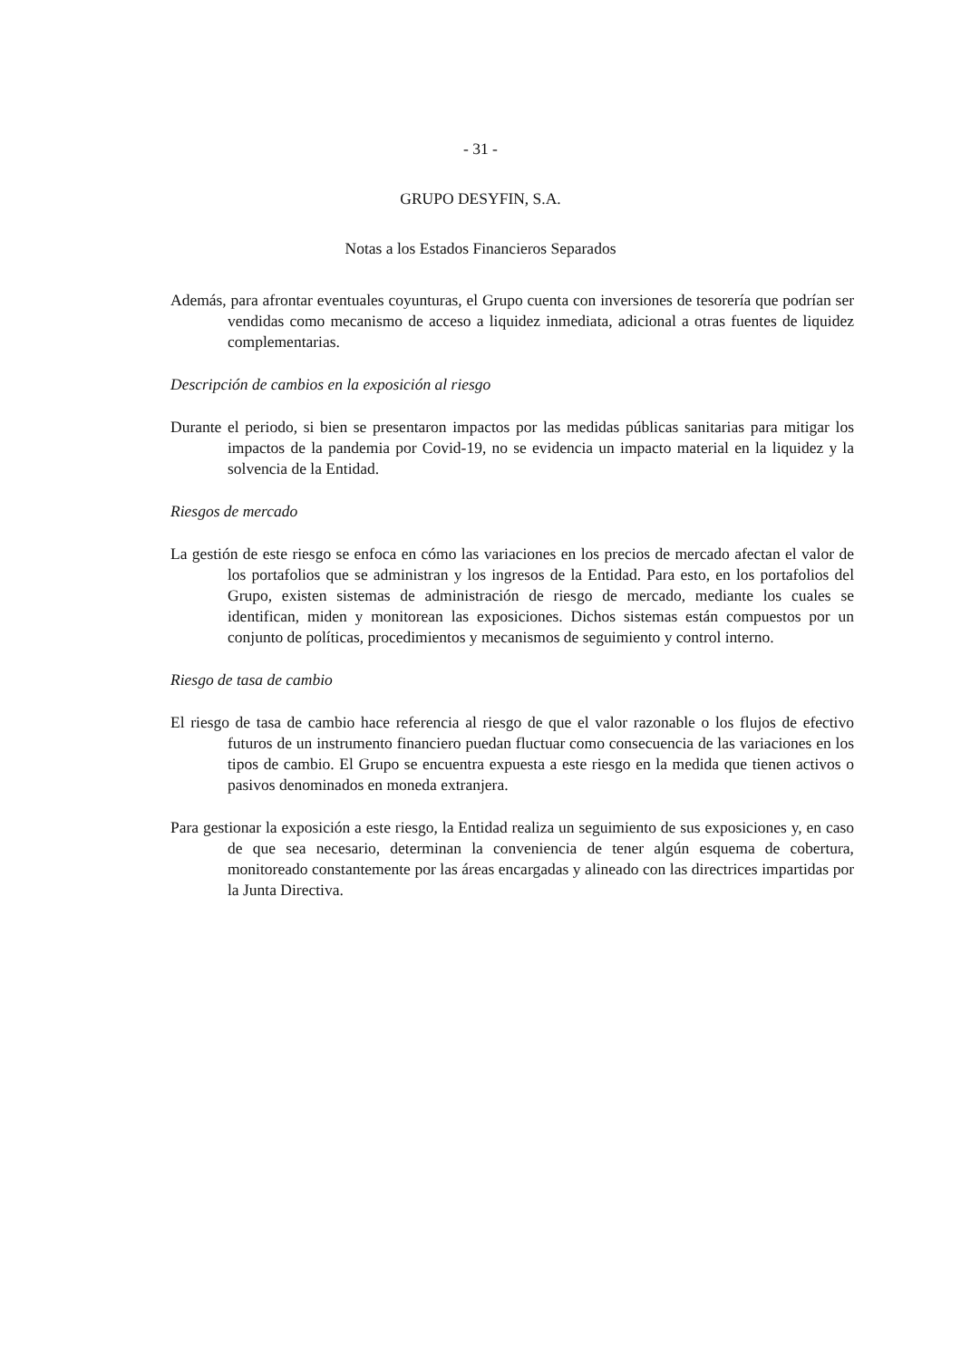- 31 -
GRUPO DESYFIN, S.A.
Notas a los Estados Financieros Separados
Además, para afrontar eventuales coyunturas, el Grupo cuenta con inversiones de tesorería que podrían ser vendidas como mecanismo de acceso a liquidez inmediata, adicional a otras fuentes de liquidez complementarias.
Descripción de cambios en la exposición al riesgo
Durante el periodo, si bien se presentaron impactos por las medidas públicas sanitarias para mitigar los impactos de la pandemia por Covid-19, no se evidencia un impacto material en la liquidez y la solvencia de la Entidad.
Riesgos de mercado
La gestión de este riesgo se enfoca en cómo las variaciones en los precios de mercado afectan el valor de los portafolios que se administran y los ingresos de la Entidad. Para esto, en los portafolios del Grupo, existen sistemas de administración de riesgo de mercado, mediante los cuales se identifican, miden y monitorean las exposiciones. Dichos sistemas están compuestos por un conjunto de políticas, procedimientos y mecanismos de seguimiento y control interno.
Riesgo de tasa de cambio
El riesgo de tasa de cambio hace referencia al riesgo de que el valor razonable o los flujos de efectivo futuros de un instrumento financiero puedan fluctuar como consecuencia de las variaciones en los tipos de cambio. El Grupo se encuentra expuesta a este riesgo en la medida que tienen activos o pasivos denominados en moneda extranjera.
Para gestionar la exposición a este riesgo, la Entidad realiza un seguimiento de sus exposiciones y, en caso de que sea necesario, determinan la conveniencia de tener algún esquema de cobertura, monitoreado constantemente por las áreas encargadas y alineado con las directrices impartidas por la Junta Directiva.